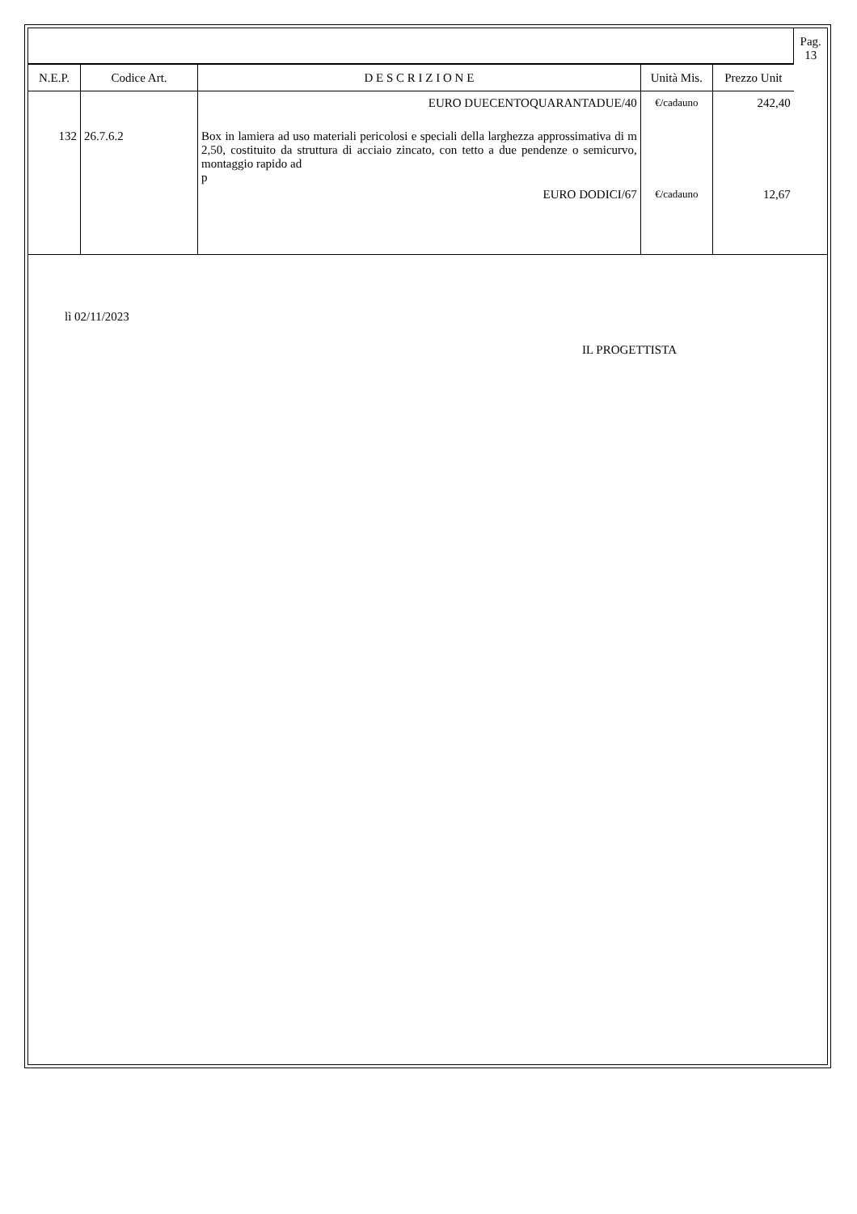| | | | | | Pag. 13 |
| N.E.P. | Codice Art. | D E S C R I Z I O N E | Unità Mis. | Prezzo Unit | |
| | | EURO DUECENTOQUARANTADUE/40 | €/cadauno | 242,40 | |
| 132 | 26.7.6.2 | Box in lamiera ad uso materiali pericolosi e speciali della larghezza approssimativa di m 2,50, costituito da struttura di acciaio zincato, con tetto a due pendenze o semicurvo, montaggio rapido ad p | | | |
| | | EURO DODICI/67 | €/cadauno | 12,67 | |
lì 02/11/2023
IL PROGETTISTA